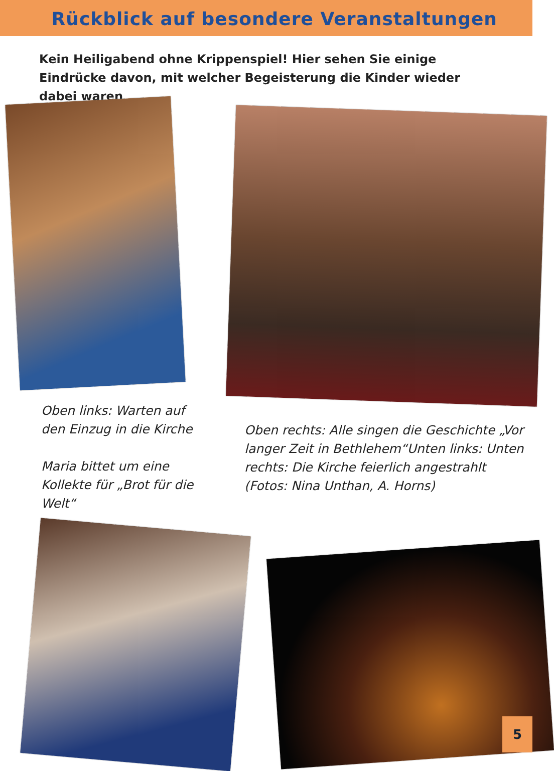Rückblick auf besondere Veranstaltungen
Kein Heiligabend ohne Krippenspiel! Hier sehen Sie einige Eindrücke davon, mit welcher Begeisterung die Kinder wieder dabei waren
Oben links: Warten auf den Einzug in die Kirche
Maria bittet um eine Kollekte für „Brot für die Welt“
Oben rechts: Alle singen die Geschichte „Vor langer Zeit in Bethlehem“Unten links: Unten rechts: Die Kirche feierlich angestrahlt (Fotos: Nina Unthan, A. Horns)
5